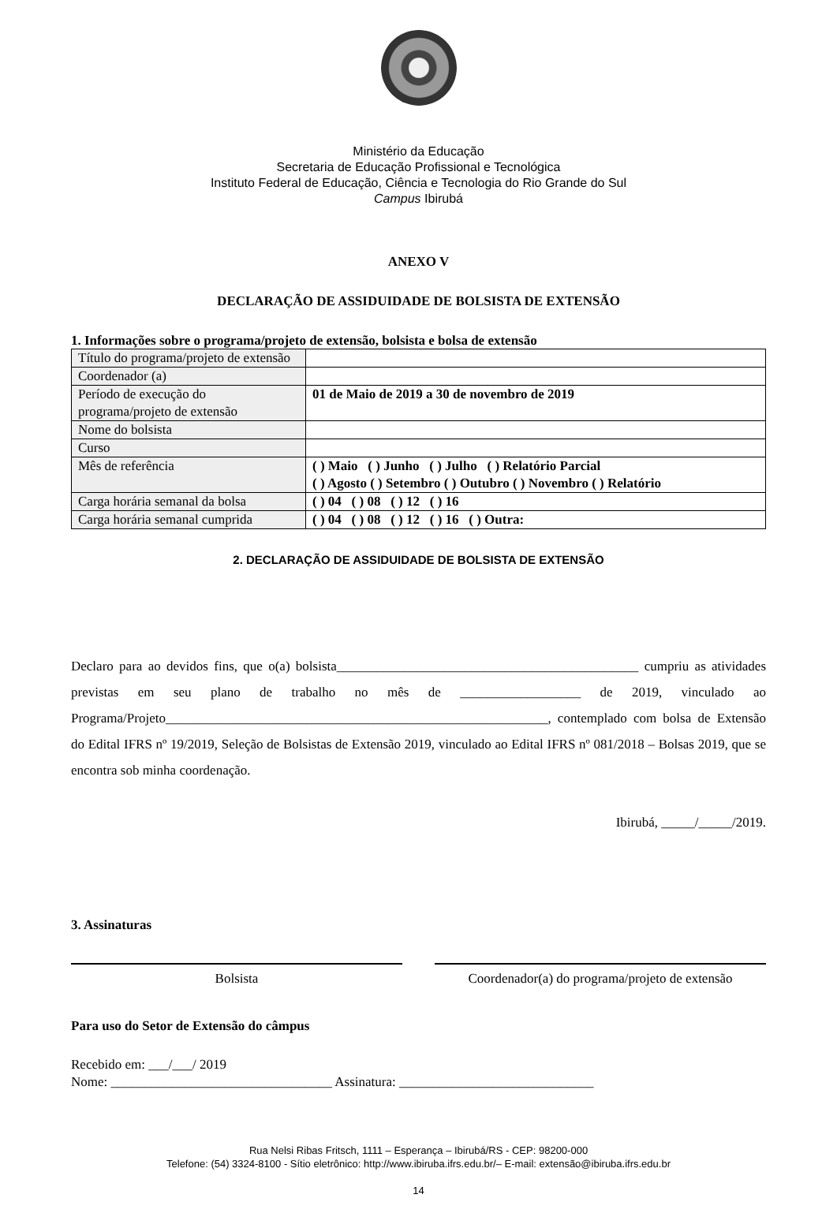Ministério da Educação
Secretaria de Educação Profissional e Tecnológica
Instituto Federal de Educação, Ciência e Tecnologia do Rio Grande do Sul
Campus Ibirubá
ANEXO V
DECLARAÇÃO DE ASSIDUIDADE DE BOLSISTA DE EXTENSÃO
1. Informações sobre o programa/projeto de extensão, bolsista e bolsa de extensão
| Título do programa/projeto de extensão | |
| Coordenador (a) | |
| Período de execução do programa/projeto de extensão | 01 de Maio de 2019 a 30 de novembro de 2019 |
| Nome do bolsista | |
| Curso | |
| Mês de referência | ( ) Maio ( ) Junho ( ) Julho ( ) Relatório Parcial ( ) Agosto ( ) Setembro ( ) Outubro ( ) Novembro ( ) Relatório |
| Carga horária semanal da bolsa | ( ) 04 ( ) 08 ( ) 12 ( ) 16 |
| Carga horária semanal cumprida | ( ) 04 ( ) 08 ( ) 12 ( ) 16 ( ) Outra: |
2. DECLARAÇÃO DE ASSIDUIDADE DE BOLSISTA DE EXTENSÃO
Declaro para ao devidos fins, que o(a) bolsista_____________________________________________ cumpriu as atividades previstas em seu plano de trabalho no mês de __________________ de 2019, vinculado ao Programa/Projeto_________________________________________________________, contemplado com bolsa de Extensão do Edital IFRS nº 19/2019, Seleção de Bolsistas de Extensão 2019, vinculado ao Edital IFRS nº 081/2018 – Bolsas 2019, que se encontra sob minha coordenação.
Ibirubá, _____/_____/2019.
3. Assinaturas
Bolsista Coordenador(a) do programa/projeto de extensão
Para uso do Setor de Extensão do câmpus
Recebido em: ___/___/ 2019
Nome: _________________________________ Assinatura: _____________________________
Rua Nelsi Ribas Fritsch, 1111 – Esperança – Ibirubá/RS - CEP: 98200-000
Telefone: (54) 3324-8100 - Sítio eletrônico: http://www.ibiruba.ifrs.edu.br/– E-mail: extensão@ibiruba.ifrs.edu.br
14